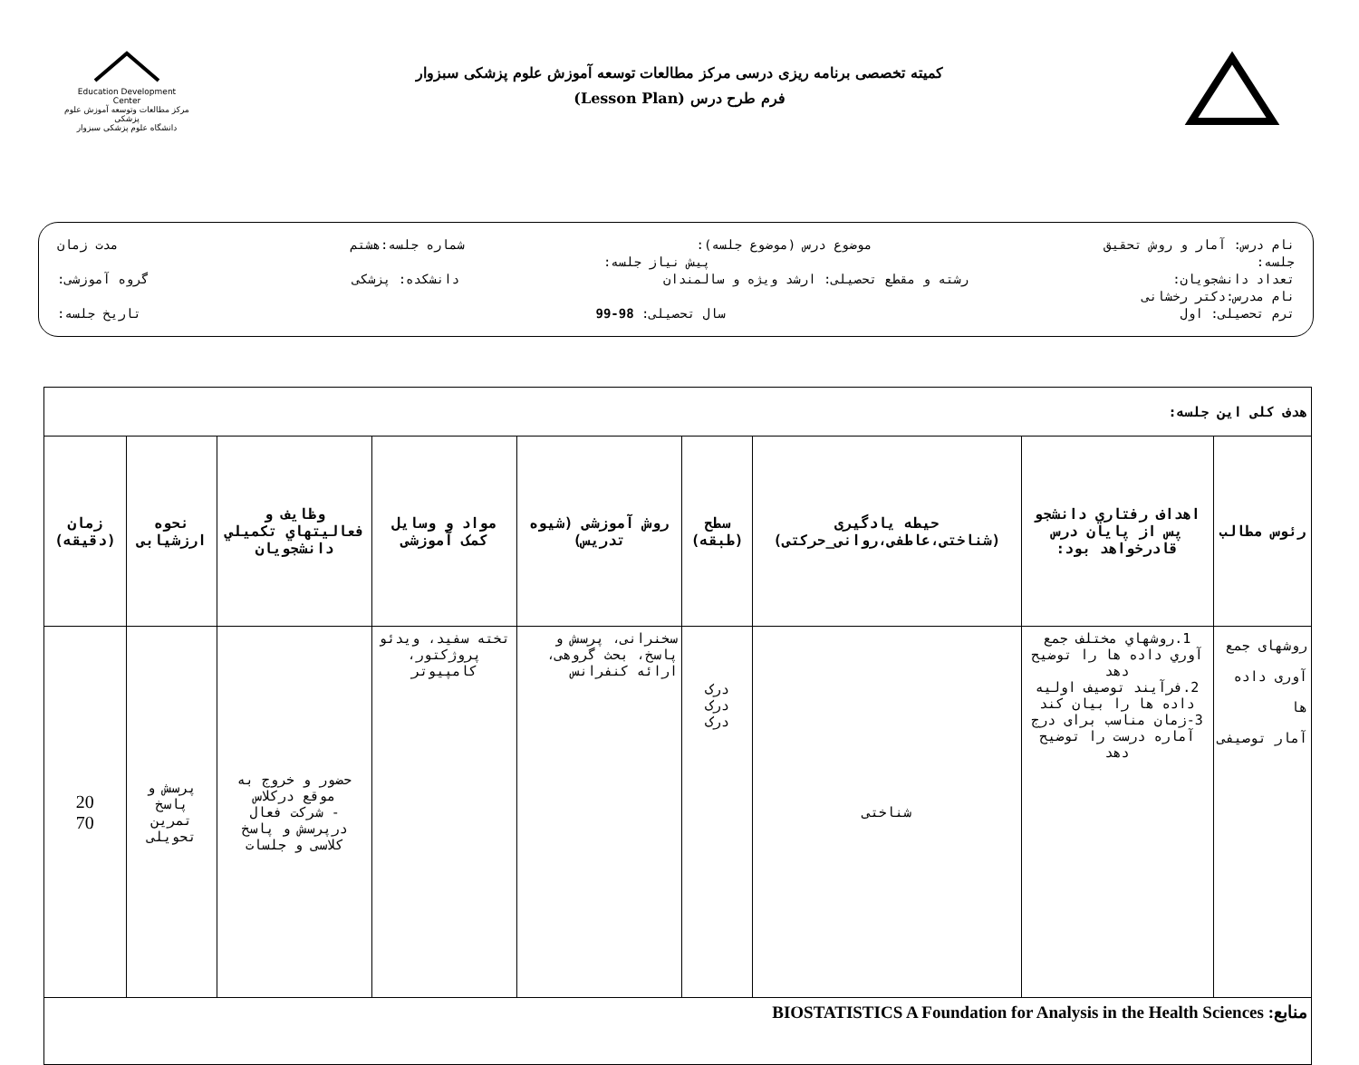Education Development Center
مرکز مطالعات وتوسعه آموزش علوم پزشکی
دانشگاه علوم پزشکی سبزوار
کمیته تخصصی برنامه ریزی درسی مرکز مطالعات توسعه آموزش علوم پزشکی سبزوار
فرم طرح درس (Lesson Plan)
نام درس: آمار و روش تحقیق موضوع درس (موضوع جلسه): شماره جلسه:هشتم مدت زمان
جلسه: پیش نیاز جلسه:
تعداد دانشجویان: رشته و مقطع تحصیلی: ارشد ویژه و سالمندان دانشکده: پزشکی گروه آموزشی:
نام مدرس:دکتر رخشانی
ترم تحصیلی: اول سال تحصیلی: 98-99 تاریخ جلسه:
| هدف کلی این جلسه: | | | | | | | | |
| رئوس مطالب | اهداف رفتاري دانشجو پس از پايان درس قادرخواهد بود: | حیطه یادگیری (شناختی،عاطفی،روانی_حرکتی) | سطح (طبقه) | روش آموزشی (شیوه تدریس) | مواد و وسایل کمک آموزشی | وظايف و فعاليتهاي تكميلي دانشجويان | نحوه ارزشیابی | زمان (دقیقه) |
| روشهای جمع آوری داده ها آمار توصیفی | 1.روشهاي مختلف جمع آوري داده ها را توضیح دهد 2.فرآیند توصیف اولیه داده ها را بیان کند 3-زمان مناسب برای درج آماره درست را توضیح دهد | شناختی | درک درک درک | سخنرانی، پرسش و پاسخ، بحث گروهی، ارائه کنفرانس | تخته سفید، ویدئو پروژکتور، کامپیوتر | حضور و خروج به موقع درکلاس - شرکت فعال درپرسش و پاسخ کلاسی و جلسات | پرسش و پاسخ تمرین تحویلی | 20 70 |
| منابع: BIOSTATISTICS A Foundation for Analysis in the Health Sciences | | | | | | | | |